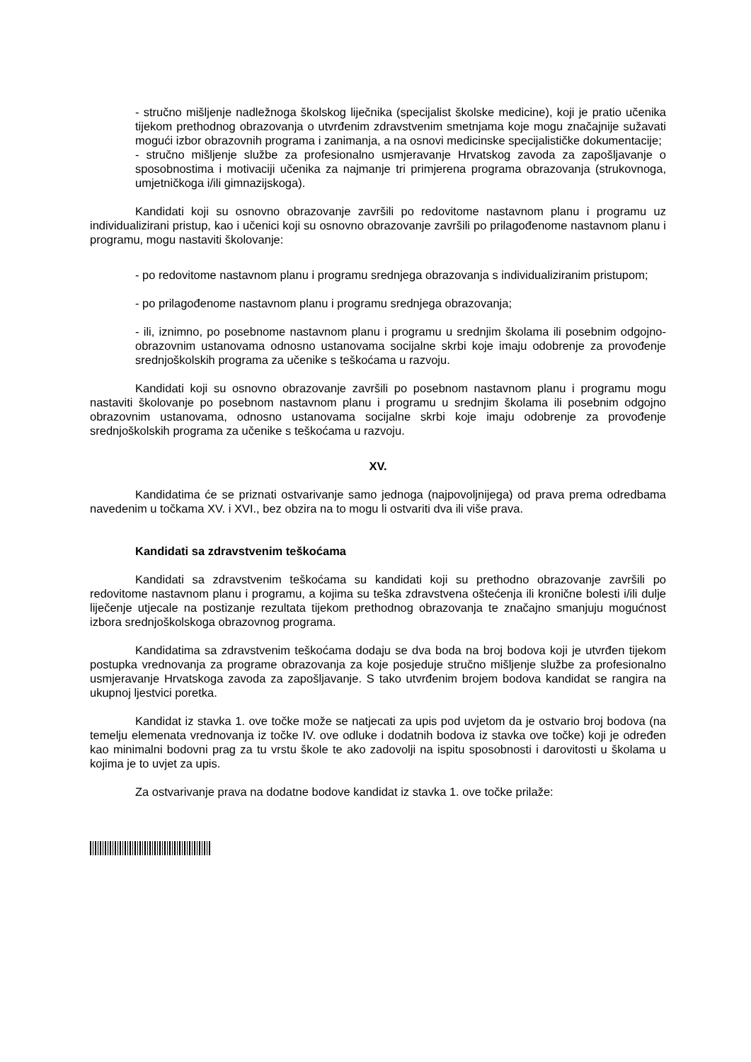- stručno mišljenje nadležnoga školskog liječnika (specijalist školske medicine), koji je pratio učenika tijekom prethodnog obrazovanja o utvrđenim zdravstvenim smetnjama koje mogu značajnije sužavati mogući izbor obrazovnih programa i zanimanja, a na osnovi medicinske specijalističke dokumentacije;
- stručno mišljenje službe za profesionalno usmjeravanje Hrvatskog zavoda za zapošljavanje o sposobnostima i motivaciji učenika za najmanje tri primjerena programa obrazovanja (strukovnoga, umjetničkoga i/ili gimnazijskoga).
Kandidati koji su osnovno obrazovanje završili po redovitome nastavnom planu i programu uz individualizirani pristup, kao i učenici koji su osnovno obrazovanje završili po prilagođenome nastavnom planu i programu, mogu nastaviti školovanje:
- po redovitome nastavnom planu i programu srednjega obrazovanja s individualiziranim pristupom;
- po prilagođenome nastavnom planu i programu srednjega obrazovanja;
- ili, iznimno, po posebnome nastavnom planu i programu u srednjim školama ili posebnim odgojno-obrazovnim ustanovama odnosno ustanovama socijalne skrbi koje imaju odobrenje za provođenje srednjoškolskih programa za učenike s teškoćama u razvoju.
Kandidati koji su osnovno obrazovanje završili po posebnom nastavnom planu i programu mogu nastaviti školovanje po posebnom nastavnom planu i programu u srednjim školama ili posebnim odgojno obrazovnim ustanovama, odnosno ustanovama socijalne skrbi koje imaju odobrenje za provođenje srednjoškolskih programa za učenike s teškoćama u razvoju.
XV.
Kandidatima će se priznati ostvarivanje samo jednoga (najpovoljnijega) od prava prema odredbama navedenim u točkama XV. i XVI., bez obzira na to mogu li ostvariti dva ili više prava.
Kandidati sa zdravstvenim teškoćama
Kandidati sa zdravstvenim teškoćama su kandidati koji su prethodno obrazovanje završili po redovitome nastavnom planu i programu, a kojima su teška zdravstvena oštećenja ili kronične bolesti i/ili dulje liječenje utjecale na postizanje rezultata tijekom prethodnog obrazovanja te značajno smanjuju mogućnost izbora srednjoškolskoga obrazovnog programa.
Kandidatima sa zdravstvenim teškoćama dodaju se dva boda na broj bodova koji je utvrđen tijekom postupka vrednovanja za programe obrazovanja za koje posjeduje stručno mišljenje službe za profesionalno usmjeravanje Hrvatskoga zavoda za zapošljavanje. S tako utvrđenim brojem bodova kandidat se rangira na ukupnoj ljestvici poretka.
Kandidat iz stavka 1. ove točke može se natjecati za upis pod uvjetom da je ostvario broj bodova (na temelju elemenata vrednovanja iz točke IV. ove odluke i dodatnih bodova iz stavka ove točke) koji je određen kao minimalni bodovni prag za tu vrstu škole te ako zadovolji na ispitu sposobnosti i darovitosti u školama u kojima je to uvjet za upis.
Za ostvarivanje prava na dodatne bodove kandidat iz stavka 1. ove točke prilaže: